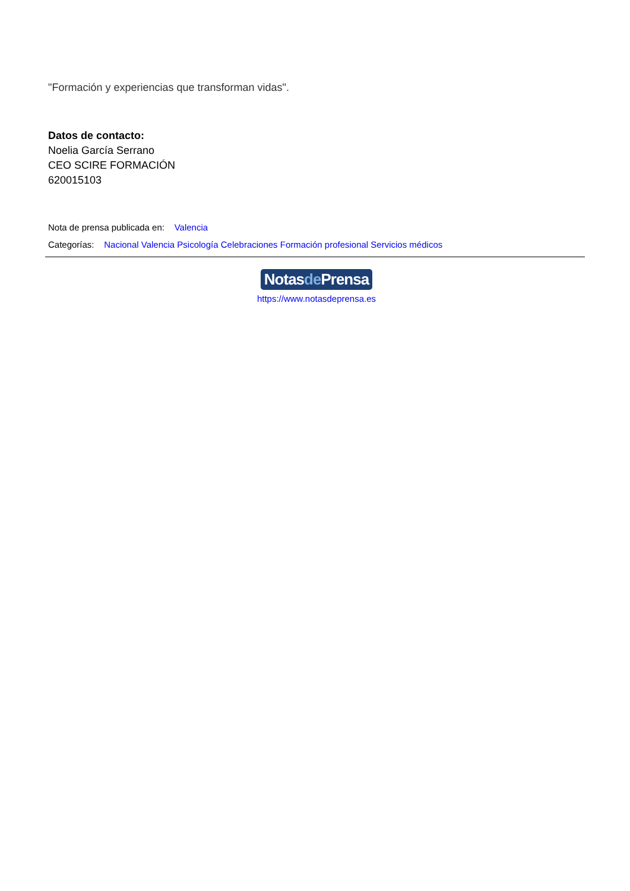"Formación y experiencias que transforman vidas".
Datos de contacto:
Noelia García Serrano
CEO SCIRE FORMACIÓN
620015103
Nota de prensa publicada en: Valencia
Categorías: Nacional Valencia Psicología Celebraciones Formación profesional Servicios médicos
Notasde Prensa
https://www.notasdeprensa.es